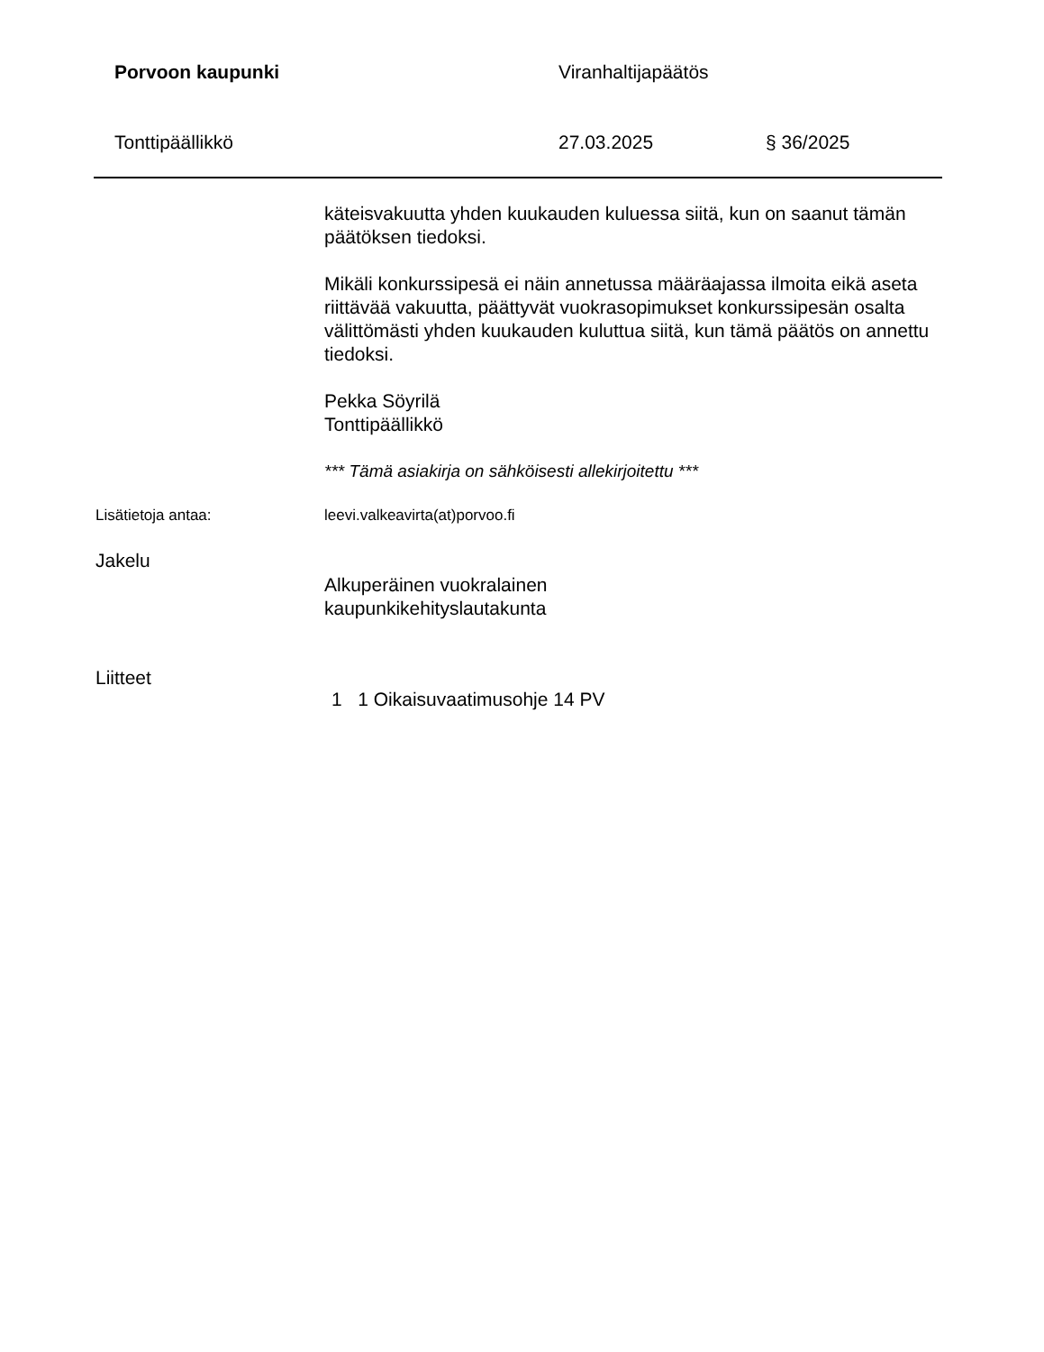Porvoon kaupunki Viranhaltijapäätös
Tonttipäällikkö 27.03.2025 § 36/2025
käteisvakuutta yhden kuukauden kuluessa siitä, kun on saanut tämän päätöksen tiedoksi.
Mikäli konkurssipesä ei näin annetussa määräajassa ilmoita eikä aseta riittävää vakuutta, päättyvät vuokrasopimukset konkurssipesän osalta välittömästi yhden kuukauden kuluttua siitä, kun tämä päätös on annettu tiedoksi.
Pekka Söyrilä
Tonttipäällikkö
*** Tämä asiakirja on sähköisesti allekirjoitettu ***
Lisätietoja antaa: leevi.valkeavirta(at)porvoo.fi
Jakelu
Alkuperäinen vuokralainen
kaupunkikehityslautakunta
Liitteet
1 1 Oikaisuvaatimusohje 14 PV